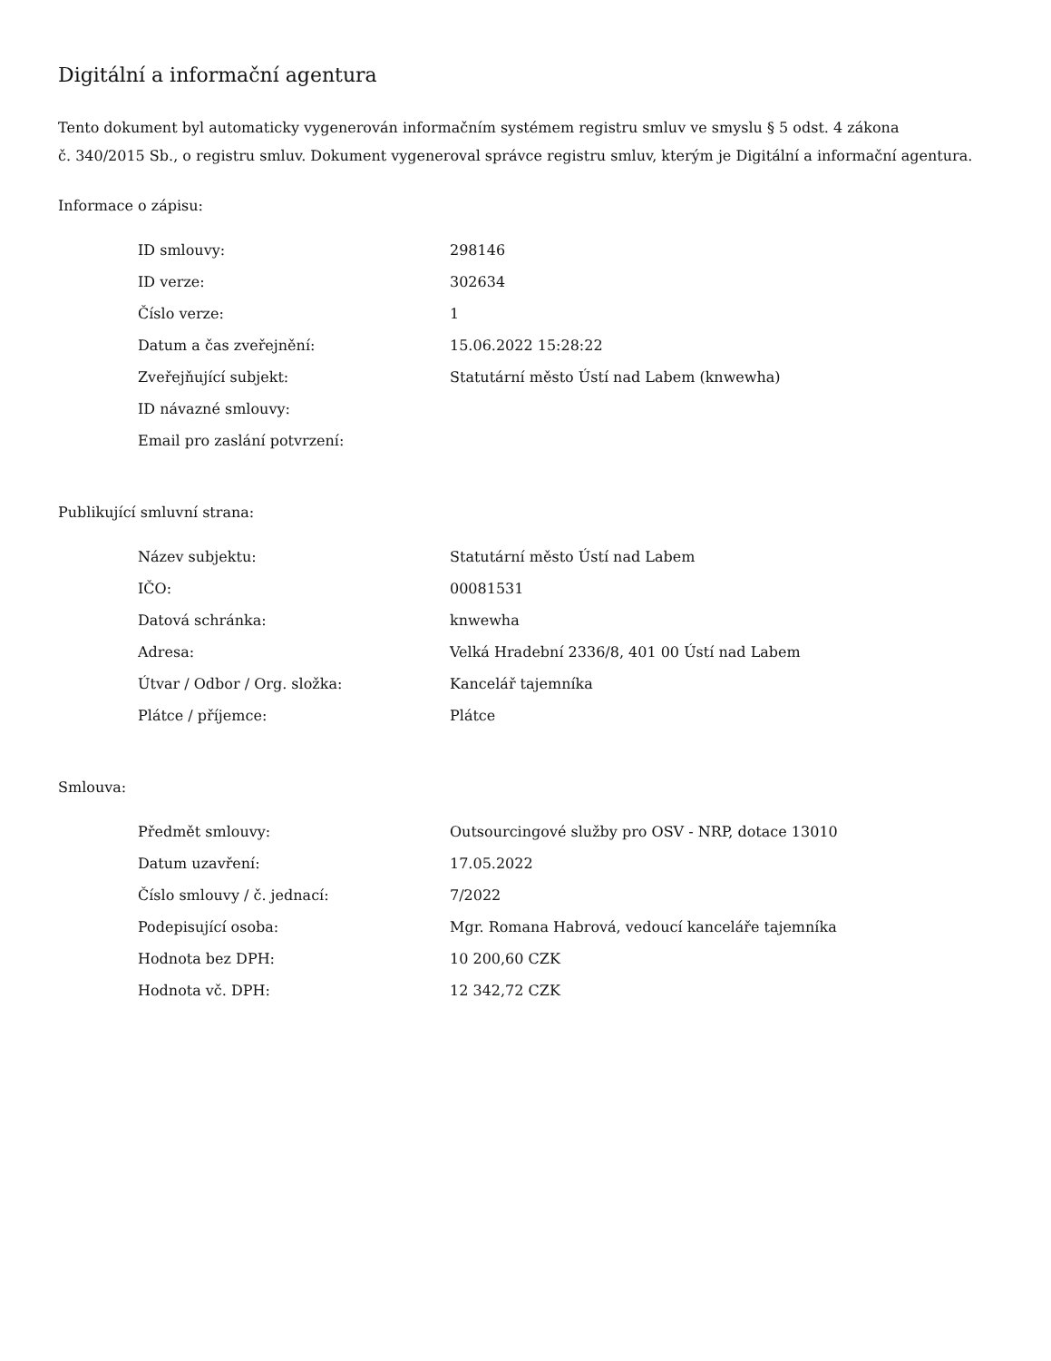Digitální a informační agentura
Tento dokument byl automaticky vygenerován informačním systémem registru smluv ve smyslu § 5 odst. 4 zákona
č. 340/2015 Sb., o registru smluv. Dokument vygeneroval správce registru smluv, kterým je Digitální a informační agentura.
Informace o zápisu:
| ID smlouvy: | 298146 |
| ID verze: | 302634 |
| Číslo verze: | 1 |
| Datum a čas zveřejnění: | 15.06.2022 15:28:22 |
| Zveřejňující subjekt: | Statutární město Ústí nad Labem (knwewha) |
| ID návazné smlouvy: | |
| Email pro zaslání potvrzení: | |
Publikující smluvní strana:
| Název subjektu: | Statutární město Ústí nad Labem |
| IČO: | 00081531 |
| Datová schránka: | knwewha |
| Adresa: | Velká Hradební 2336/8, 401 00 Ústí nad Labem |
| Útvar / Odbor / Org. složka: | Kancelář tajemníka |
| Plátce / příjemce: | Plátce |
Smlouva:
| Předmět smlouvy: | Outsourcingové služby pro OSV - NRP, dotace 13010 |
| Datum uzavření: | 17.05.2022 |
| Číslo smlouvy / č. jednací: | 7/2022 |
| Podepisující osoba: | Mgr. Romana Habrová, vedoucí kanceláře tajemníka |
| Hodnota bez DPH: | 10 200,60 CZK |
| Hodnota vč. DPH: | 12 342,72 CZK |